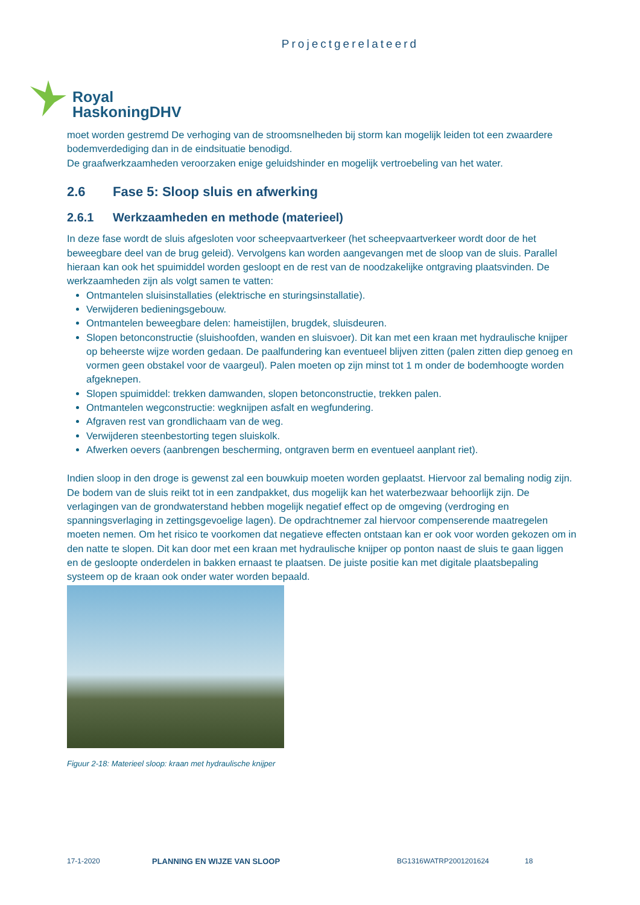Projectgerelateerd
Royal
HaskoningDHV
moet worden gestremd De verhoging van de stroomsnelheden bij storm kan mogelijk leiden tot een zwaardere bodemverdediging dan in de eindsituatie benodigd.
De graafwerkzaamheden veroorzaken enige geluidshinder en mogelijk vertroebeling van het water.
2.6 Fase 5: Sloop sluis en afwerking
2.6.1 Werkzaamheden en methode (materieel)
In deze fase wordt de sluis afgesloten voor scheepvaartverkeer (het scheepvaartverkeer wordt door de het beweegbare deel van de brug geleid). Vervolgens kan worden aangevangen met de sloop van de sluis. Parallel hieraan kan ook het spuimiddel worden gesloopt en de rest van de noodzakelijke ontgraving plaatsvinden. De werkzaamheden zijn als volgt samen te vatten:
Ontmantelen sluisinstallaties (elektrische en sturingsinstallatie).
Verwijderen bedieningsgebouw.
Ontmantelen beweegbare delen: hameistijlen, brugdek, sluisdeuren.
Slopen betonconstructie (sluishoofden, wanden en sluisvoer). Dit kan met een kraan met hydraulische knijper op beheerste wijze worden gedaan. De paalfundering kan eventueel blijven zitten (palen zitten diep genoeg en vormen geen obstakel voor de vaargeul). Palen moeten op zijn minst tot 1 m onder de bodemhoogte worden afgeknepen.
Slopen spuimiddel: trekken damwanden, slopen betonconstructie, trekken palen.
Ontmantelen wegconstructie: wegknijpen asfalt en wegfundering.
Afgraven rest van grondlichaam van de weg.
Verwijderen steenbestorting tegen sluiskolk.
Afwerken oevers (aanbrengen bescherming, ontgraven berm en eventueel aanplant riet).
Indien sloop in den droge is gewenst zal een bouwkuip moeten worden geplaatst. Hiervoor zal bemaling nodig zijn. De bodem van de sluis reikt tot in een zandpakket, dus mogelijk kan het waterbezwaar behoorlijk zijn. De verlagingen van de grondwaterstand hebben mogelijk negatief effect op de omgeving (verdroging en spanningsverlaging in zettingsgevoelige lagen). De opdrachtnemer zal hiervoor compenserende maatregelen moeten nemen. Om het risico te voorkomen dat negatieve effecten ontstaan kan er ook voor worden gekozen om in den natte te slopen. Dit kan door met een kraan met hydraulische knijper op ponton naast de sluis te gaan liggen en de gesloopte onderdelen in bakken ernaast te plaatsen. De juiste positie kan met digitale plaatsbepaling systeem op de kraan ook onder water worden bepaald.
Figuur 2-18: Materieel sloop: kraan met hydraulische knijper
17-1-2020 PLANNING EN WIJZE VAN SLOOP BG1316WATRP2001201624 18